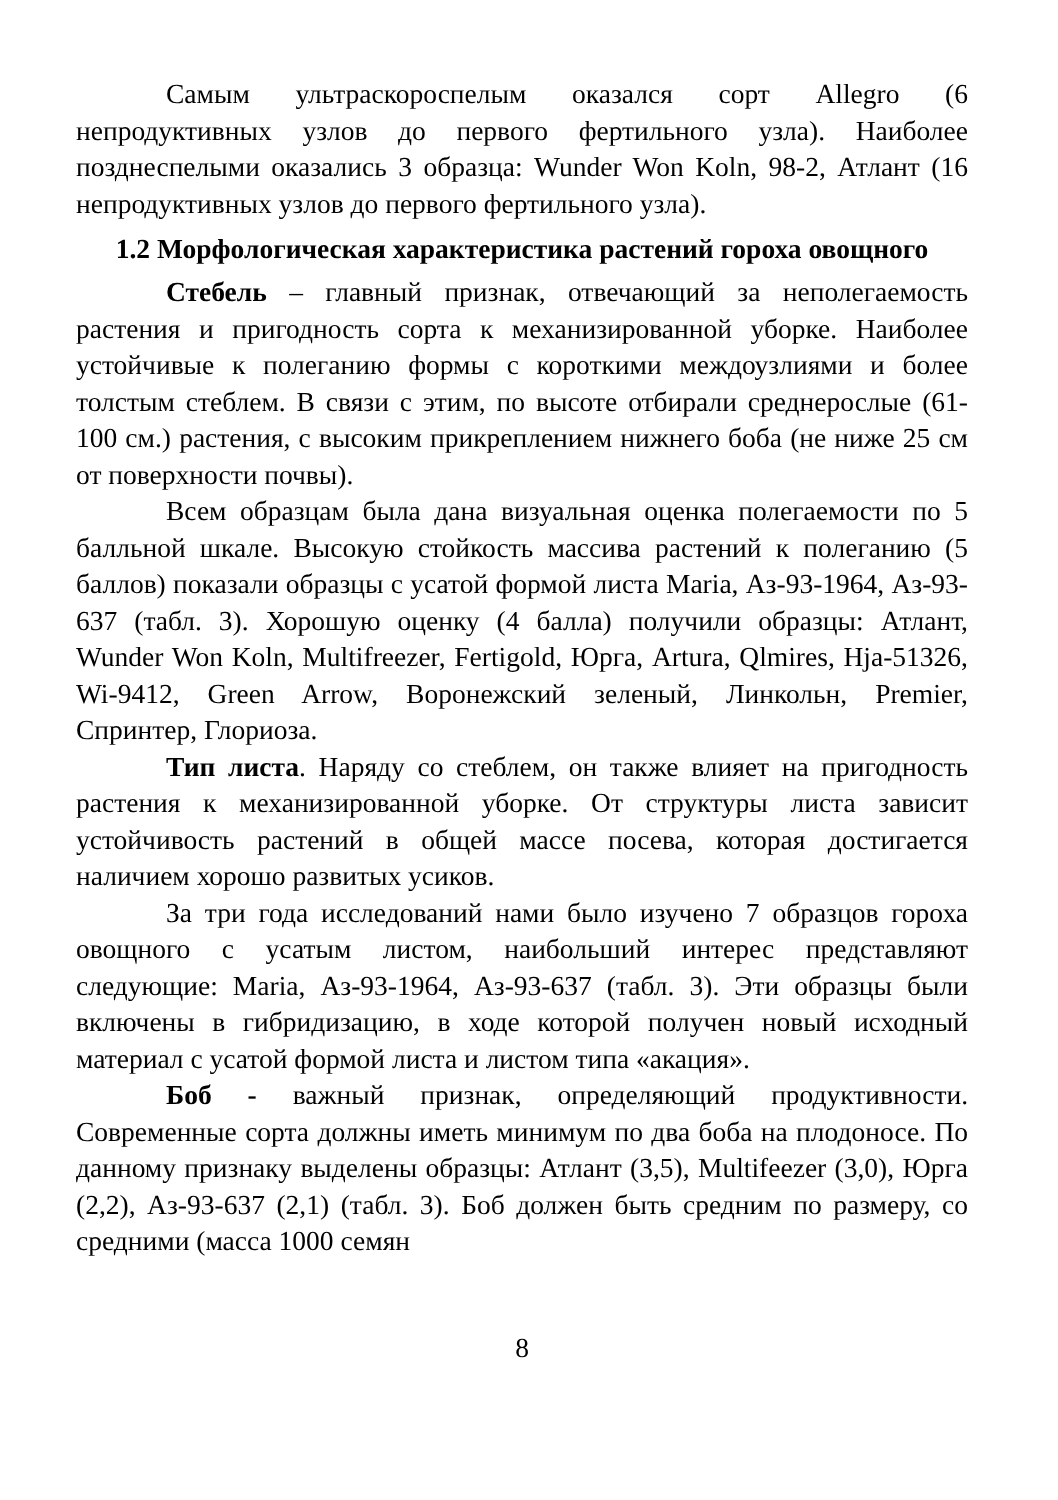Самым ультраскороспелым оказался сорт Allegro (6 непродуктивных узлов до первого фертильного узла). Наиболее позднеспелыми оказались 3 образца: Wunder Won Koln, 98-2, Атлант (16 непродуктивных узлов до первого фертильного узла).
1.2 Морфологическая характеристика растений гороха овощного
Стебель – главный признак, отвечающий за неполегаемость растения и пригодность сорта к механизированной уборке. Наиболее устойчивые к полеганию формы с короткими междоузлиями и более толстым стеблем. В связи с этим, по высоте отбирали среднерослые (61-100 см.) растения, с высоким прикреплением нижнего боба (не ниже 25 см от поверхности почвы).
Всем образцам была дана визуальная оценка полегаемости по 5 балльной шкале. Высокую стойкость массива растений к полеганию (5 баллов) показали образцы с усатой формой листа Maria, Аз-93-1964, Аз-93-637 (табл. 3). Хорошую оценку (4 балла) получили образцы: Атлант, Wunder Won Koln, Multifreezer, Fertigold, Юрга, Artura, Qlmires, Hja-51326, Wi-9412, Green Arrow, Воронежский зеленый, Линкольн, Premier, Спринтер, Глориоза.
Тип листа. Наряду со стеблем, он также влияет на пригодность растения к механизированной уборке. От структуры листа зависит устойчивость растений в общей массе посева, которая достигается наличием хорошо развитых усиков.
За три года исследований нами было изучено 7 образцов гороха овощного с усатым листом, наибольший интерес представляют следующие: Maria, Аз-93-1964, Аз-93-637 (табл. 3). Эти образцы были включены в гибридизацию, в ходе которой получен новый исходный материал с усатой формой листа и листом типа «акация».
Боб - важный признак, определяющий продуктивности. Современные сорта должны иметь минимум по два боба на плодоносе. По данному признаку выделены образцы: Атлант (3,5), Multifeezer (3,0), Юрга (2,2), Аз-93-637 (2,1) (табл. 3). Боб должен быть средним по размеру, со средними (масса 1000 семян
8